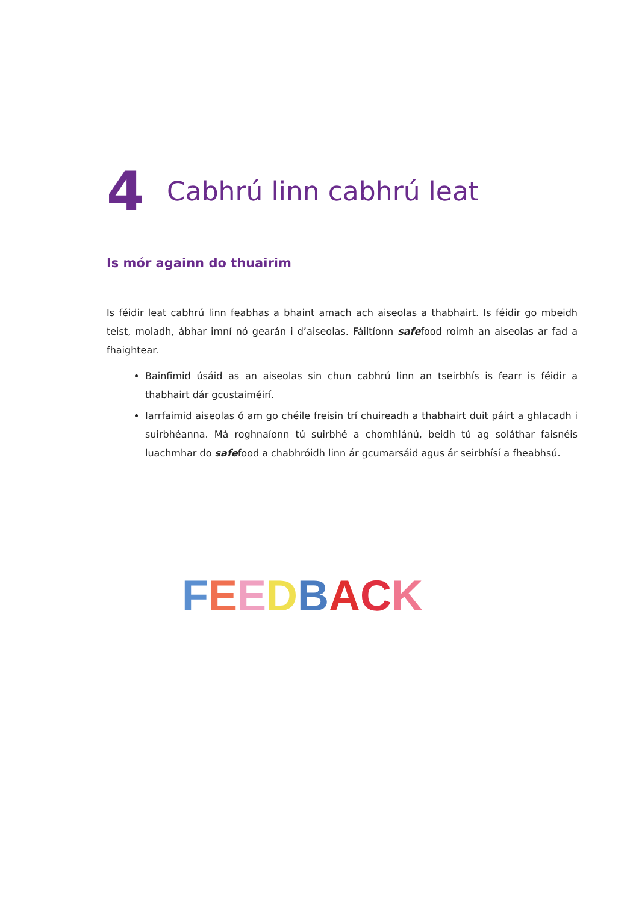4 Cabhrú linn cabhrú leat
Is mór againn do thuairim
Is féidir leat cabhrú linn feabhas a bhaint amach ach aiseolas a thabhairt. Is féidir go mbeidh teist, moladh, ábhar imní nó gearán i d’aiseolas. Fáiltíonn safefood roimh an aiseolas ar fad a fhaightear.
Bainfimid úsáid as an aiseolas sin chun cabhrú linn an tseirbhís is fearr is féidir a thabhairt dár gcustaiméirí.
Iarrfaimid aiseolas ó am go chéile freisin trí chuireadh a thabhairt duit páirt a ghlacadh i suirbhéanna. Má roghnaíonn tú suirbhé a chomhlánú, beidh tú ag soláthar faisnéis luachmhar do safefood a chabhróidh linn ár gcumarsáid agus ár seirbhísí a fheabhsú.
FEEDBACK